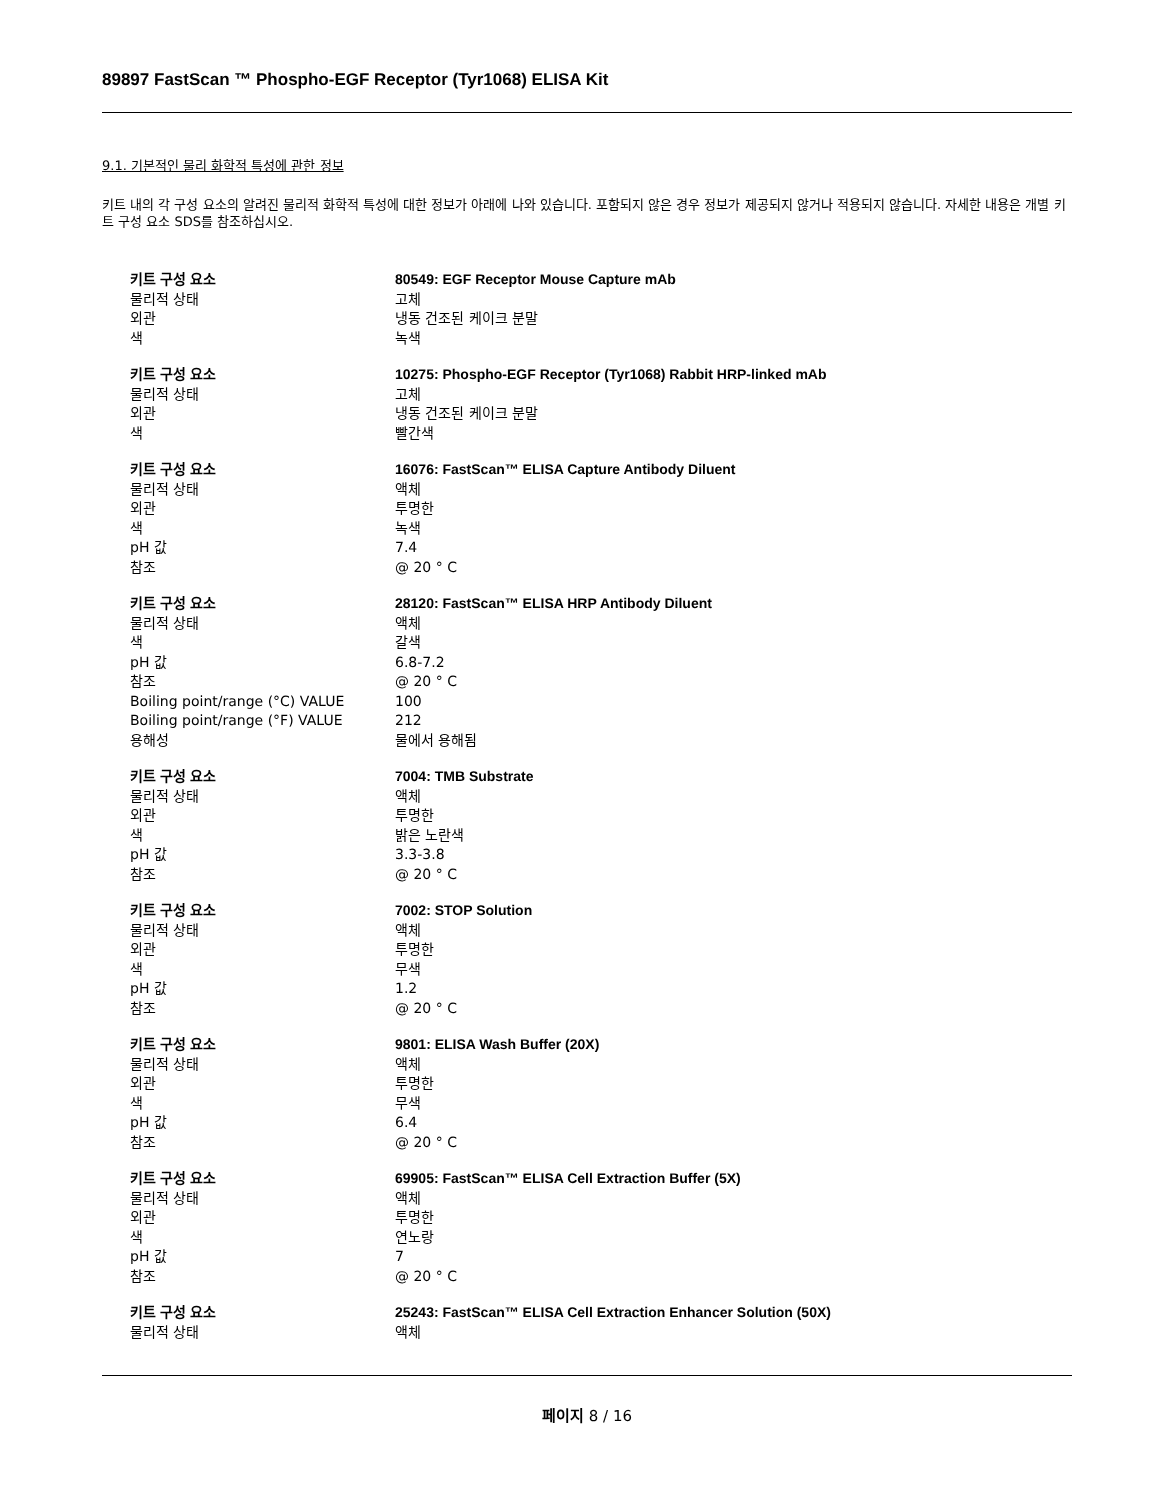89897 FastScan ™ Phospho-EGF Receptor (Tyr1068) ELISA Kit
9.1. 기본적인 물리 화학적 특성에 관한 정보
키트 내의 각 구성 요소의 알려진 물리적 화학적 특성에 대한 정보가 아래에 나와 있습니다. 포함되지 않은 경우 정보가 제공되지 않거나 적용되지 않습니다. 자세한 내용은 개별 키트 구성 요소 SDS를 참조하십시오.
| 키트 구성 요소 | 80549: EGF Receptor Mouse Capture mAb |
| 물리적 상태 | 고체 |
| 외관 | 냉동 건조된 케이크 분말 |
| 색 | 녹색 |
| 키트 구성 요소 | 10275: Phospho-EGF Receptor (Tyr1068) Rabbit HRP-linked mAb |
| 물리적 상태 | 고체 |
| 외관 | 냉동 건조된 케이크 분말 |
| 색 | 빨간색 |
| 키트 구성 요소 | 16076: FastScan™ ELISA Capture Antibody Diluent |
| 물리적 상태 | 액체 |
| 외관 | 투명한 |
| 색 | 녹색 |
| pH 값 | 7.4 |
| 참조 | @ 20 ° C |
| 키트 구성 요소 | 28120: FastScan™ ELISA HRP Antibody Diluent |
| 물리적 상태 | 액체 |
| 색 | 갈색 |
| pH 값 | 6.8-7.2 |
| 참조 | @ 20 ° C |
| Boiling point/range (°C) VALUE | 100 |
| Boiling point/range (°F) VALUE | 212 |
| 용해성 | 물에서 용해됨 |
| 키트 구성 요소 | 7004: TMB Substrate |
| 물리적 상태 | 액체 |
| 외관 | 투명한 |
| 색 | 밝은 노란색 |
| pH 값 | 3.3-3.8 |
| 참조 | @ 20 ° C |
| 키트 구성 요소 | 7002: STOP Solution |
| 물리적 상태 | 액체 |
| 외관 | 투명한 |
| 색 | 무색 |
| pH 값 | 1.2 |
| 참조 | @ 20 ° C |
| 키트 구성 요소 | 9801: ELISA Wash Buffer (20X) |
| 물리적 상태 | 액체 |
| 외관 | 투명한 |
| 색 | 무색 |
| pH 값 | 6.4 |
| 참조 | @ 20 ° C |
| 키트 구성 요소 | 69905: FastScan™ ELISA Cell Extraction Buffer (5X) |
| 물리적 상태 | 액체 |
| 외관 | 투명한 |
| 색 | 연노랑 |
| pH 값 | 7 |
| 참조 | @ 20 ° C |
| 키트 구성 요소 | 25243: FastScan™ ELISA Cell Extraction Enhancer Solution (50X) |
| 물리적 상태 | 액체 |
페이지 8 / 16